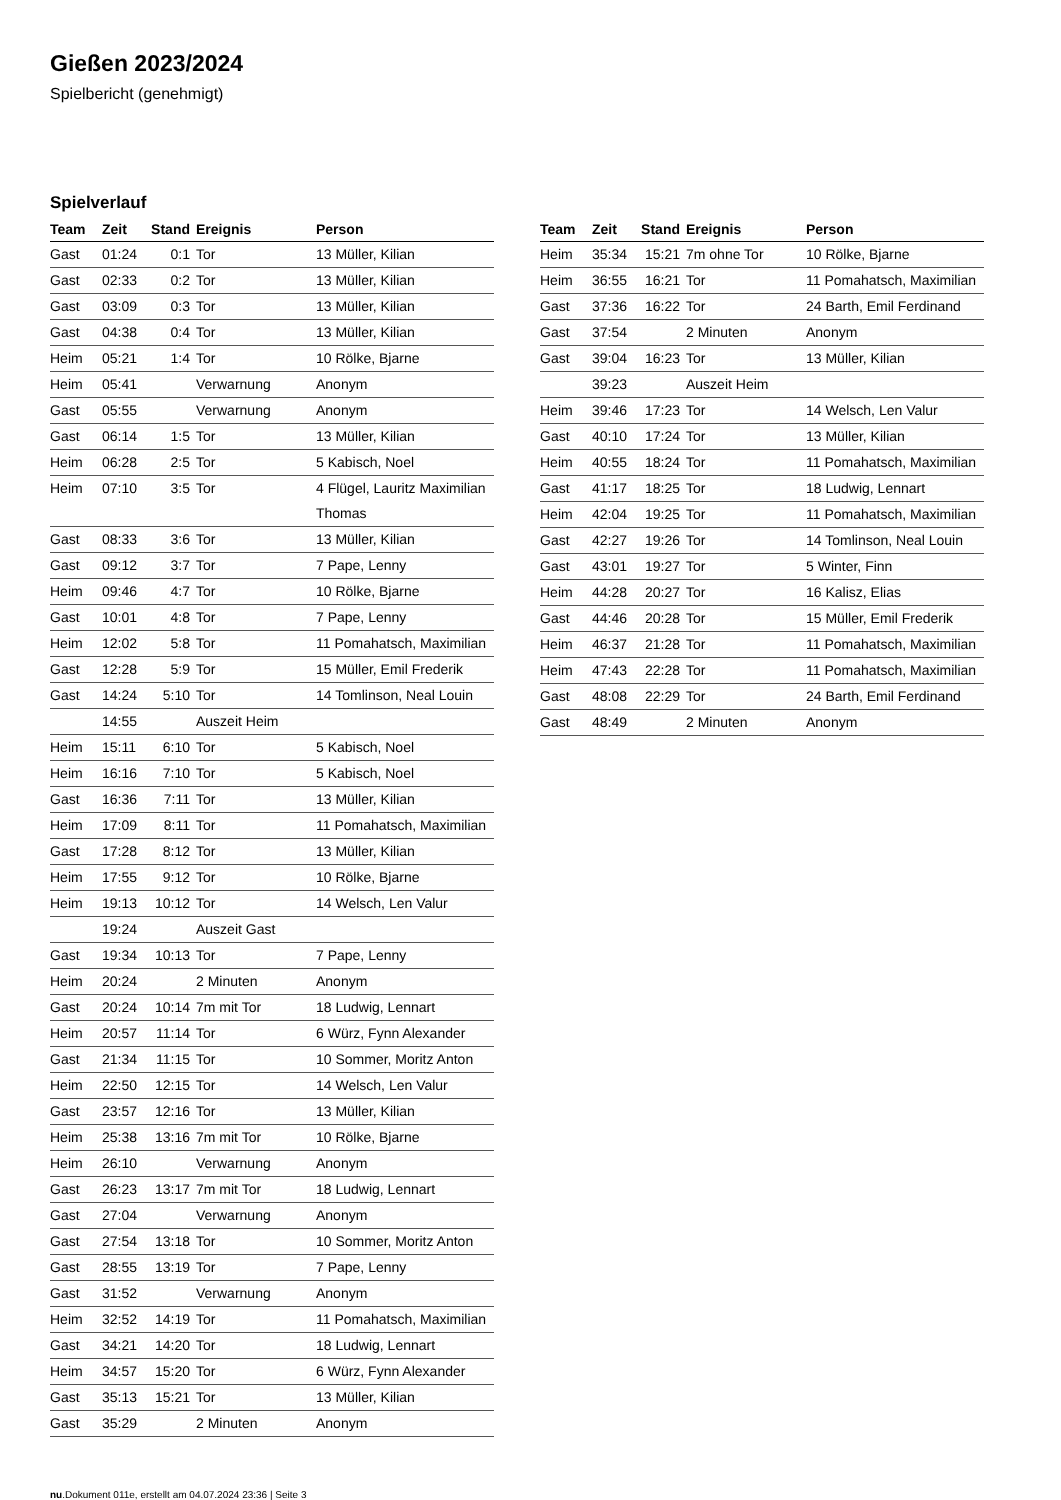Gießen 2023/2024
Spielbericht (genehmigt)
Spielverlauf
| Team | Zeit | Stand | Ereignis | Person |
| --- | --- | --- | --- | --- |
| Gast | 01:24 | 0:1 | Tor | 13 Müller, Kilian |
| Gast | 02:33 | 0:2 | Tor | 13 Müller, Kilian |
| Gast | 03:09 | 0:3 | Tor | 13 Müller, Kilian |
| Gast | 04:38 | 0:4 | Tor | 13 Müller, Kilian |
| Heim | 05:21 | 1:4 | Tor | 10 Rölke, Bjarne |
| Heim | 05:41 | | Verwarnung | Anonym |
| Gast | 05:55 | | Verwarnung | Anonym |
| Gast | 06:14 | 1:5 | Tor | 13 Müller, Kilian |
| Heim | 06:28 | 2:5 | Tor | 5 Kabisch, Noel |
| Heim | 07:10 | 3:5 | Tor | 4 Flügel, Lauritz Maximilian Thomas |
| Gast | 08:33 | 3:6 | Tor | 13 Müller, Kilian |
| Gast | 09:12 | 3:7 | Tor | 7 Pape, Lenny |
| Heim | 09:46 | 4:7 | Tor | 10 Rölke, Bjarne |
| Gast | 10:01 | 4:8 | Tor | 7 Pape, Lenny |
| Heim | 12:02 | 5:8 | Tor | 11 Pomahatsch, Maximilian |
| Gast | 12:28 | 5:9 | Tor | 15 Müller, Emil Frederik |
| Gast | 14:24 | 5:10 | Tor | 14 Tomlinson, Neal Louin |
| | 14:55 | | Auszeit Heim | |
| Heim | 15:11 | 6:10 | Tor | 5 Kabisch, Noel |
| Heim | 16:16 | 7:10 | Tor | 5 Kabisch, Noel |
| Gast | 16:36 | 7:11 | Tor | 13 Müller, Kilian |
| Heim | 17:09 | 8:11 | Tor | 11 Pomahatsch, Maximilian |
| Gast | 17:28 | 8:12 | Tor | 13 Müller, Kilian |
| Heim | 17:55 | 9:12 | Tor | 10 Rölke, Bjarne |
| Heim | 19:13 | 10:12 | Tor | 14 Welsch, Len Valur |
| | 19:24 | | Auszeit Gast | |
| Gast | 19:34 | 10:13 | Tor | 7 Pape, Lenny |
| Heim | 20:24 | | 2 Minuten | Anonym |
| Gast | 20:24 | 10:14 | 7m mit Tor | 18 Ludwig, Lennart |
| Heim | 20:57 | 11:14 | Tor | 6 Würz, Fynn Alexander |
| Gast | 21:34 | 11:15 | Tor | 10 Sommer, Moritz Anton |
| Heim | 22:50 | 12:15 | Tor | 14 Welsch, Len Valur |
| Gast | 23:57 | 12:16 | Tor | 13 Müller, Kilian |
| Heim | 25:38 | 13:16 | 7m mit Tor | 10 Rölke, Bjarne |
| Heim | 26:10 | | Verwarnung | Anonym |
| Gast | 26:23 | 13:17 | 7m mit Tor | 18 Ludwig, Lennart |
| Gast | 27:04 | | Verwarnung | Anonym |
| Gast | 27:54 | 13:18 | Tor | 10 Sommer, Moritz Anton |
| Gast | 28:55 | 13:19 | Tor | 7 Pape, Lenny |
| Gast | 31:52 | | Verwarnung | Anonym |
| Heim | 32:52 | 14:19 | Tor | 11 Pomahatsch, Maximilian |
| Gast | 34:21 | 14:20 | Tor | 18 Ludwig, Lennart |
| Heim | 34:57 | 15:20 | Tor | 6 Würz, Fynn Alexander |
| Gast | 35:13 | 15:21 | Tor | 13 Müller, Kilian |
| Gast | 35:29 | | 2 Minuten | Anonym |
| Team | Zeit | Stand | Ereignis | Person |
| --- | --- | --- | --- | --- |
| Heim | 35:34 | 15:21 | 7m ohne Tor | 10 Rölke, Bjarne |
| Heim | 36:55 | 16:21 | Tor | 11 Pomahatsch, Maximilian |
| Gast | 37:36 | 16:22 | Tor | 24 Barth, Emil Ferdinand |
| Gast | 37:54 | | 2 Minuten | Anonym |
| Gast | 39:04 | 16:23 | Tor | 13 Müller, Kilian |
| | 39:23 | | Auszeit Heim | |
| Heim | 39:46 | 17:23 | Tor | 14 Welsch, Len Valur |
| Gast | 40:10 | 17:24 | Tor | 13 Müller, Kilian |
| Heim | 40:55 | 18:24 | Tor | 11 Pomahatsch, Maximilian |
| Gast | 41:17 | 18:25 | Tor | 18 Ludwig, Lennart |
| Heim | 42:04 | 19:25 | Tor | 11 Pomahatsch, Maximilian |
| Gast | 42:27 | 19:26 | Tor | 14 Tomlinson, Neal Louin |
| Gast | 43:01 | 19:27 | Tor | 5 Winter, Finn |
| Heim | 44:28 | 20:27 | Tor | 16 Kalisz, Elias |
| Gast | 44:46 | 20:28 | Tor | 15 Müller, Emil Frederik |
| Heim | 46:37 | 21:28 | Tor | 11 Pomahatsch, Maximilian |
| Heim | 47:43 | 22:28 | Tor | 11 Pomahatsch, Maximilian |
| Gast | 48:08 | 22:29 | Tor | 24 Barth, Emil Ferdinand |
| Gast | 48:49 | | 2 Minuten | Anonym |
nu.Dokument 011e, erstellt am 04.07.2024 23:36 | Seite 3